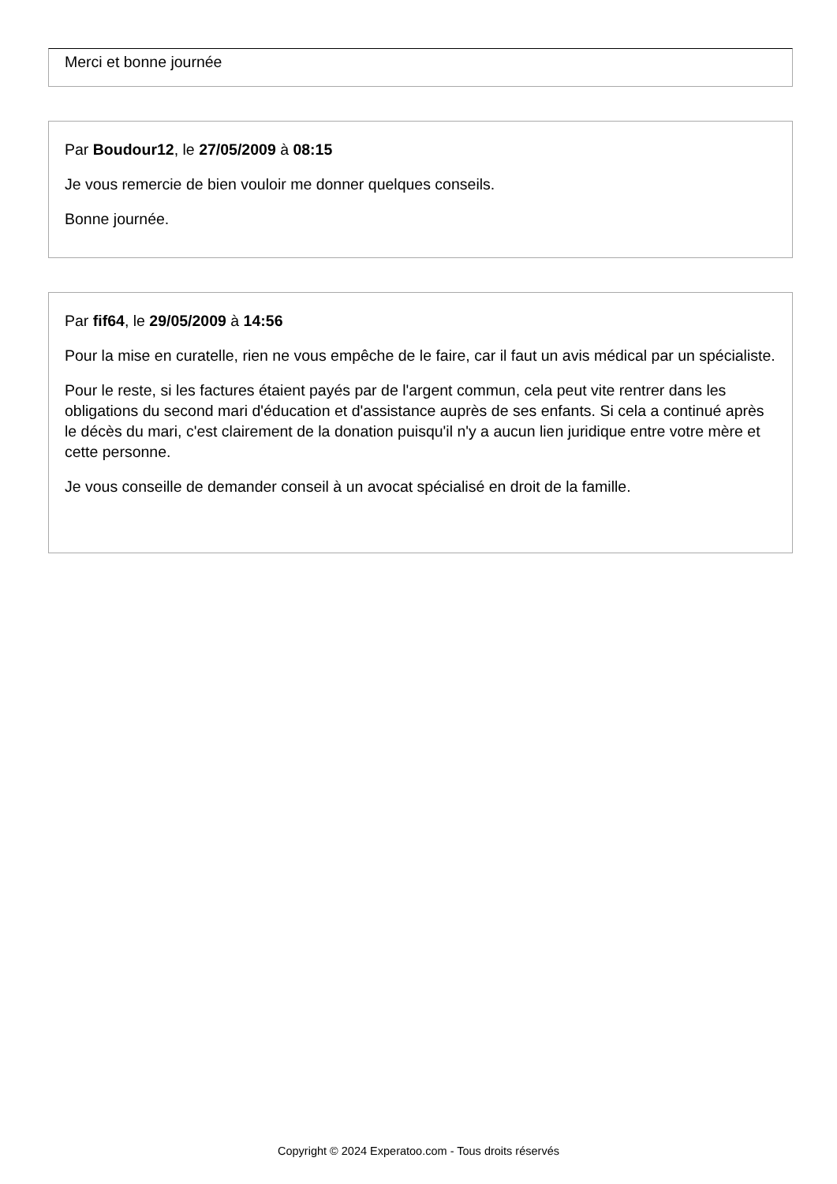Merci et bonne journée
Par Boudour12, le 27/05/2009 à 08:15
Je vous remercie de bien vouloir me donner quelques conseils.
Bonne journée.
Par fif64, le 29/05/2009 à 14:56
Pour la mise en curatelle, rien ne vous empêche de le faire, car il faut un avis médical par un spécialiste.
Pour le reste, si les factures étaient payés par de l'argent commun, cela peut vite rentrer dans les obligations du second mari d'éducation et d'assistance auprès de ses enfants. Si cela a continué après le décès du mari, c'est clairement de la donation puisqu'il n'y a aucun lien juridique entre votre mère et cette personne.
Je vous conseille de demander conseil à un avocat spécialisé en droit de la famille.
Copyright © 2024 Experatoo.com - Tous droits réservés